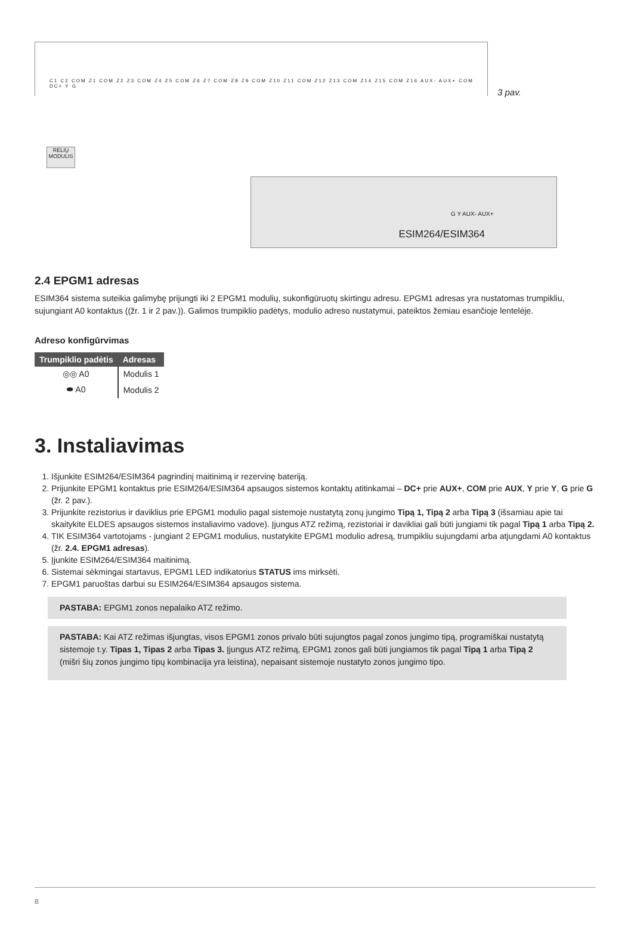C1 C2 COM Z1 COM Z2 Z3 COM Z4 Z5 COM Z6 Z7 COM Z8 Z9 COM Z10 Z11 COM Z12 Z13 COM Z14 Z15 COM Z16 AUX- AUX+ COM DC+ Y G
RELIŲ MODULIS
3 pav.
G Y AUX- AUX+
ESIM264/ESIM364
2.4 EPGM1 adresas
ESIM364 sistema suteikia galimybę prijungti iki 2 EPGM1 modulių, sukonfigūruotų skirtingu adresu. EPGM1 adresas yra nustatomas trumpikliu, sujungiant A0 kontaktus ((žr. 1 ir 2 pav.)). Galimos trumpiklio padėtys, modulio adreso nustatymui, pateiktos žemiau esančioje lentelėje.
Adreso konfigūrvimas
| Trumpiklio padėtis | Adresas |
| --- | --- |
| ◎◎ A0 | Modulis 1 |
| ⬬ A0 | Modulis 2 |
3. Instaliavimas
1. Išjunkite ESIM264/ESIM364 pagrindinį maitinimą ir rezervinę bateriją.
2. Prijunkite EPGM1 kontaktus prie ESIM264/ESIM364 apsaugos sistemos kontaktų atitinkamai – DC+ prie AUX+, COM prie AUX, Y prie Y, G prie G (žr. 2 pav.).
3. Prijunkite rezistorius ir daviklius prie EPGM1 modulio pagal sistemoje nustatytą zonų jungimo Tipą 1, Tipą 2 arba Tipą 3 (išsamiau apie tai skaitykite ELDES apsaugos sistemos instaliavimo vadove). Įjungus ATZ režimą, rezistoriai ir davikliai gali būti jungiami tik pagal Tipą 1 arba Tipą 2.
4. TIK ESIM364 vartotojams - jungiant 2 EPGM1 modulius, nustatykite EPGM1 modulio adresą, trumpikliu sujungdami arba atjungdami A0 kontaktus (žr. 2.4. EPGM1 adresas).
5. Įjunkite ESIM264/ESIM364 maitinimą.
6. Sistemai sėkmingai startavus, EPGM1 LED indikatorius STATUS ims mirksėti.
7. EPGM1 paruoštas darbui su ESIM264/ESIM364 apsaugos sistema.
PASTABA: EPGM1 zonos nepalaiko ATZ režimo.
PASTABA: Kai ATZ režimas išjungtas, visos EPGM1 zonos privalo būti sujungtos pagal zonos jungimo tipą, programiškai nustatytą sistemoje t.y. Tipas 1, Tipas 2 arba Tipas 3. Įjungus ATZ režimą, EPGM1 zonos gali būti jungiamos tik pagal Tipą 1 arba Tipą 2 (mišri šių zonos jungimo tipų kombinacija yra leistina), nepaisant sistemoje nustatyto zonos jungimo tipo.
8